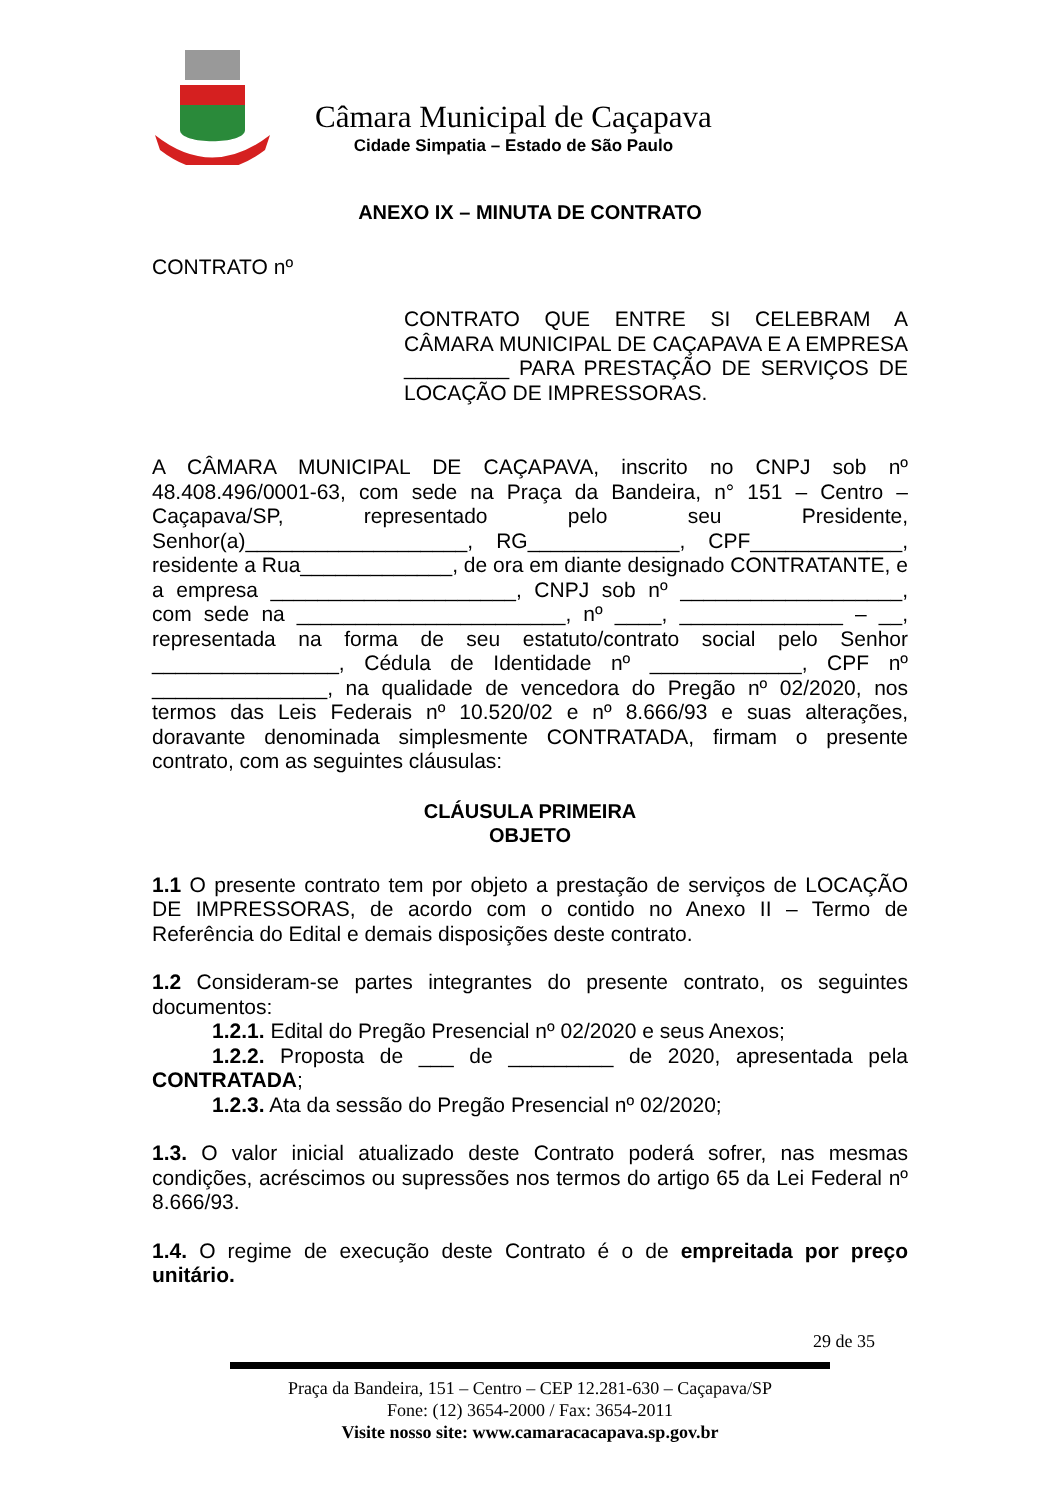Câmara Municipal de Caçapava
Cidade Simpatia – Estado de São Paulo
ANEXO IX – MINUTA DE CONTRATO
CONTRATO nº
CONTRATO QUE ENTRE SI CELEBRAM A CÂMARA MUNICIPAL DE CAÇAPAVA E A EMPRESA _________ PARA PRESTAÇÃO DE SERVIÇOS DE LOCAÇÃO DE IMPRESSORAS.
A CÂMARA MUNICIPAL DE CAÇAPAVA, inscrito no CNPJ sob nº 48.408.496/0001-63, com sede na Praça da Bandeira, n° 151 – Centro – Caçapava/SP, representado pelo seu Presidente, Senhor(a)___________________, RG_____________, CPF_____________, residente a Rua_____________, de ora em diante designado CONTRATANTE, e a empresa _____________________, CNPJ sob nº ___________________, com sede na _______________________, nº ____, ______________ – __, representada na forma de seu estatuto/contrato social pelo Senhor ________________, Cédula de Identidade nº _____________, CPF nº _______________, na qualidade de vencedora do Pregão nº 02/2020, nos termos das Leis Federais nº 10.520/02 e nº 8.666/93 e suas alterações, doravante denominada simplesmente CONTRATADA, firmam o presente contrato, com as seguintes cláusulas:
CLÁUSULA PRIMEIRA
OBJETO
1.1 O presente contrato tem por objeto a prestação de serviços de LOCAÇÃO DE IMPRESSORAS, de acordo com o contido no Anexo II – Termo de Referência do Edital e demais disposições deste contrato.
1.2 Consideram-se partes integrantes do presente contrato, os seguintes documentos:
1.2.1. Edital do Pregão Presencial nº 02/2020 e seus Anexos;
1.2.2. Proposta de ___ de _________ de 2020, apresentada pela CONTRATADA;
1.2.3. Ata da sessão do Pregão Presencial nº 02/2020;
1.3. O valor inicial atualizado deste Contrato poderá sofrer, nas mesmas condições, acréscimos ou supressões nos termos do artigo 65 da Lei Federal nº 8.666/93.
1.4. O regime de execução deste Contrato é o de empreitada por preço unitário.
29 de 35
Praça da Bandeira, 151 – Centro – CEP 12.281-630 – Caçapava/SP
Fone: (12) 3654-2000 / Fax: 3654-2011
Visite nosso site: www.camaracacapava.sp.gov.br